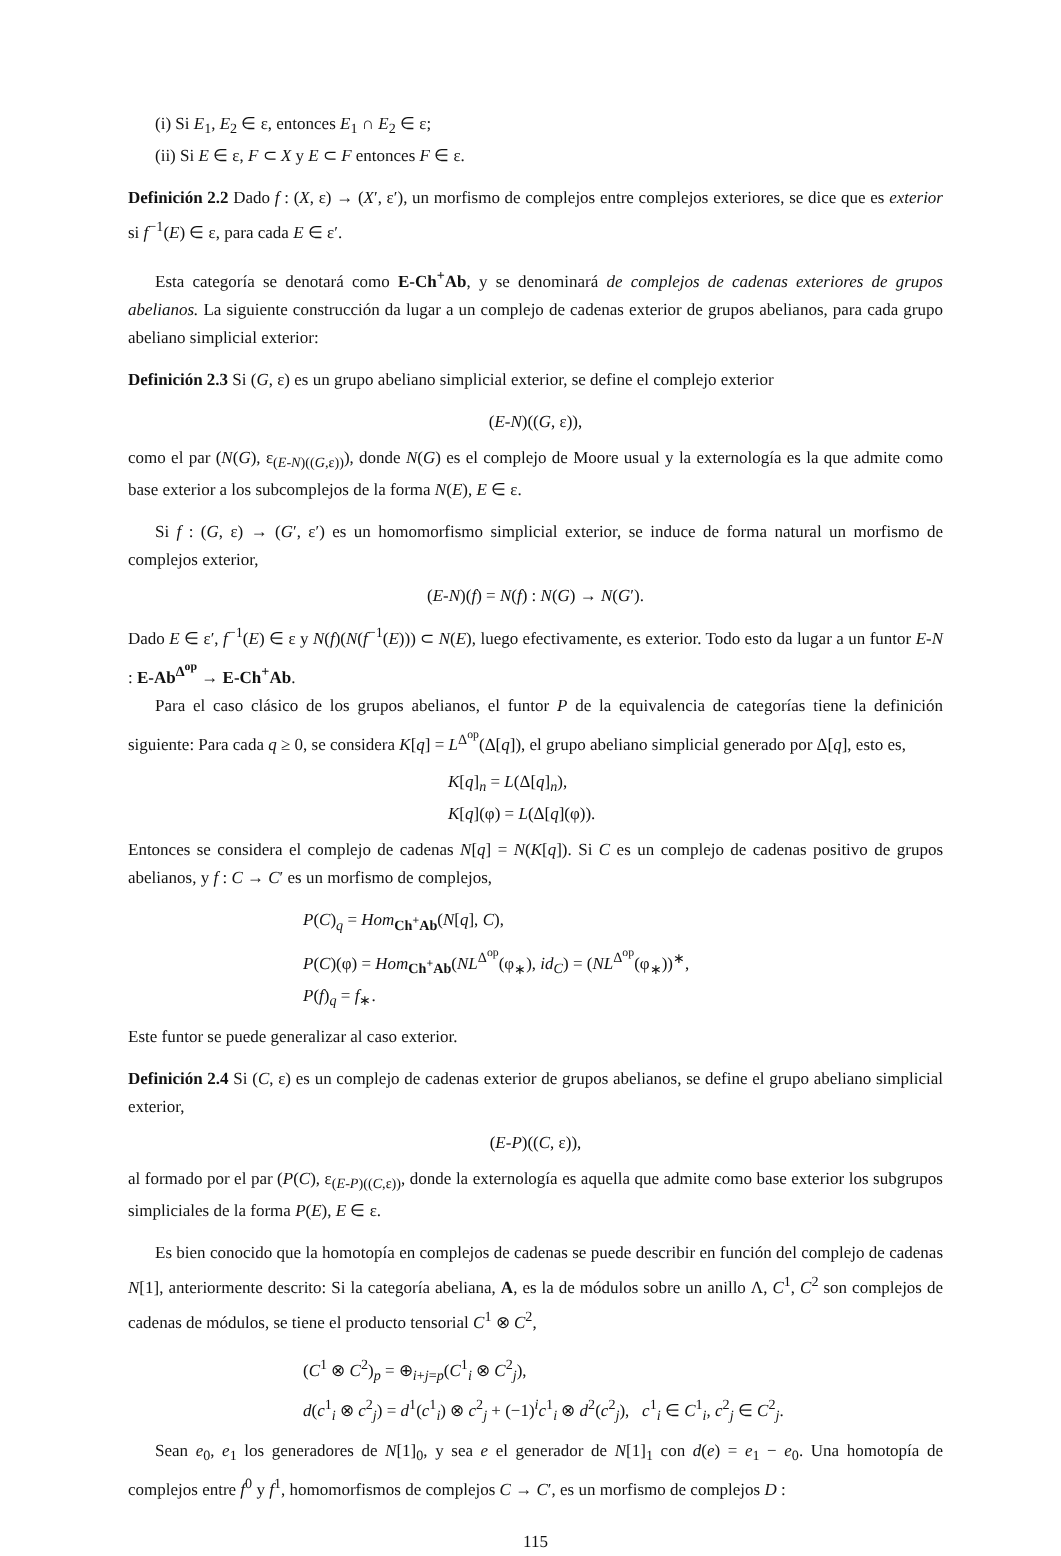(i) Si E<sub>1</sub>, E<sub>2</sub> ∈ ε, entonces E<sub>1</sub> ∩ E<sub>2</sub> ∈ ε;
(ii) Si E ∈ ε, F ⊂ X y E ⊂ F entonces F ∈ ε.
Definición 2.2 Dado f : (X, ε) → (X′, ε′), un morfismo de complejos entre complejos exteriores, se dice que es exterior si f<sup>−1</sup>(E) ∈ ε, para cada E ∈ ε′.
Esta categoría se denotará como E-Ch<sup>+</sup>Ab, y se denominará de complejos de cadenas exteriores de grupos abelianos. La siguiente construcción da lugar a un complejo de cadenas exterior de grupos abelianos, para cada grupo abeliano simplicial exterior:
Definición 2.3 Si (G, ε) es un grupo abeliano simplicial exterior, se define el complejo exterior
(E-N)((G, ε)),
como el par (N(G), ε<sub>(E-N)((G,ε))</sub>), donde N(G) es el complejo de Moore usual y la externología es la que admite como base exterior a los subcomplejos de la forma N(E), E ∈ ε.
Si f : (G, ε) → (G′, ε′) es un homomorfismo simplicial exterior, se induce de forma natural un morfismo de complejos exterior,
(E-N)(f) = N(f) : N(G) → N(G′).
Dado E ∈ ε′, f<sup>−1</sup>(E) ∈ ε y N(f)(N(f<sup>−1</sup>(E))) ⊂ N(E), luego efectivamente, es exterior. Todo esto da lugar a un funtor E-N : E-Ab<sup>Δ<sup>op</sup></sup> → E-Ch<sup>+</sup>Ab.
Para el caso clásico de los grupos abelianos, el funtor P de la equivalencia de categorías tiene la definición siguiente: Para cada q ≥ 0, se considera K[q] = L<sup>Δ<sup>op</sup></sup>(Δ[q]), el grupo abeliano simplicial generado por Δ[q], esto es,
K[q]<sub>n</sub> = L(Δ[q]<sub>n</sub>),
K[q](φ) = L(Δ[q](φ)).
Entonces se considera el complejo de cadenas N[q] = N(K[q]). Si C es un complejo de cadenas positivo de grupos abelianos, y f : C → C′ es un morfismo de complejos,
P(C)<sub>q</sub> = Hom<sub>Ch<sup>+</sup>Ab</sub>(N[q], C),
P(C)(φ) = Hom<sub>Ch<sup>+</sup>Ab</sub>(NL<sup>Δ<sup>op</sup></sup>(φ<sub>∗</sub>), id<sub>C</sub>) = (NL<sup>Δ<sup>op</sup></sup>(φ<sub>∗</sub>))<sup>∗</sup>,
P(f)<sub>q</sub> = f<sub>∗</sub>.
Este funtor se puede generalizar al caso exterior.
Definición 2.4 Si (C, ε) es un complejo de cadenas exterior de grupos abelianos, se define el grupo abeliano simplicial exterior,
(E-P)((C, ε)),
al formado por el par (P(C), ε<sub>(E-P)((C,ε))</sub>, donde la externología es aquella que admite como base exterior los subgrupos simpliciales de la forma P(E), E ∈ ε.
Es bien conocido que la homotopía en complejos de cadenas se puede describir en función del complejo de cadenas N[1], anteriormente descrito: Si la categoría abeliana, A, es la de módulos sobre un anillo Λ, C<sup>1</sup>, C<sup>2</sup> son complejos de cadenas de módulos, se tiene el producto tensorial C<sup>1</sup> ⊗ C<sup>2</sup>,
(C<sup>1</sup> ⊗ C<sup>2</sup>)<sub>p</sub> = ⊕<sub>i+j=p</sub>(C<sup>1</sup><sub>i</sub> ⊗ C<sup>2</sup><sub>j</sub>),
d(c<sup>1</sup><sub>i</sub> ⊗ c<sup>2</sup><sub>j</sub>) = d<sup>1</sup>(c<sup>1</sup><sub>i</sub>) ⊗ c<sup>2</sup><sub>j</sub> + (−1)<sup>i</sup>c<sup>1</sup><sub>i</sub> ⊗ d<sup>2</sup>(c<sup>2</sup><sub>j</sub>), c<sup>1</sup><sub>i</sub> ∈ C<sup>1</sup><sub>i</sub>, c<sup>2</sup><sub>j</sub> ∈ C<sup>2</sup><sub>j</sub>.
Sean e<sub>0</sub>, e<sub>1</sub> los generadores de N[1]<sub>0</sub>, y sea e el generador de N[1]<sub>1</sub> con d(e) = e<sub>1</sub> − e<sub>0</sub>. Una homotopía de complejos entre f<sup>0</sup> y f<sup>1</sup>, homomorfismos de complejos C → C′, es un morfismo de complejos D :
115